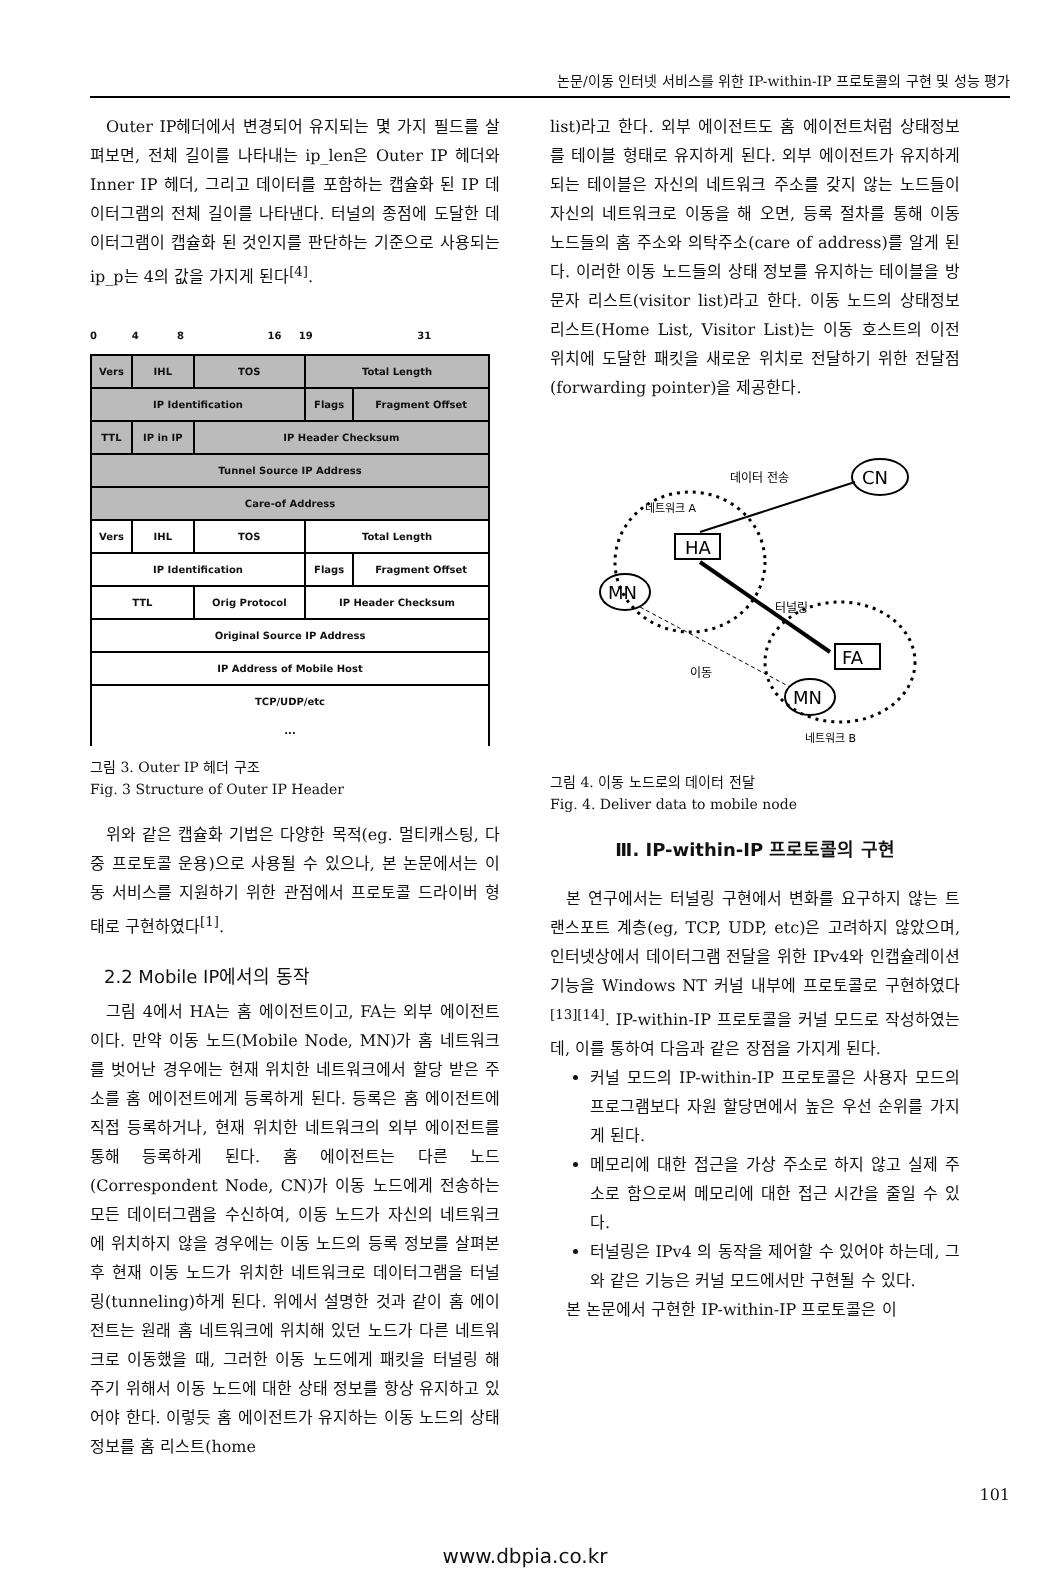논문/이동 인터넷 서비스를 위한 IP-within-IP 프로토콜의 구현 및 성능 평가
Outer IP헤더에서 변경되어 유지되는 몇 가지 필드를 살펴보면, 전체 길이를 나타내는 ip_len은 Outer IP 헤더와 Inner IP 헤더, 그리고 데이터를 포함하는 캡슐화 된 IP 데이터그램의 전체 길이를 나타낸다. 터널의 종점에 도달한 데이터그램이 캡슐화 된 것인지를 판단하는 기준으로 사용되는 ip_p는 4의 값을 가지게 된다<sup>[4]</sup>.
0 4 8 16 19 31
| Vers | IHL | TOS | Total Length | |
| IP Identification | | | Flags | Fragment Offset |
| TTL | IP in IP | IP Header Checksum | | |
| Tunnel Source IP Address | | | | |
| Care-of Address | | | | |
| Vers | IHL | TOS | Total Length | |
| IP Identification | | | Flags | Fragment Offset |
| TTL | | Orig Protocol | IP Header Checksum | |
| Original Source IP Address | | | | |
| IP Address of Mobile Host | | | | |
| TCP/UDP/etc ... | | | | |
그림 3. Outer IP 헤더 구조
Fig. 3 Structure of Outer IP Header
위와 같은 캡슐화 기법은 다양한 목적(eg. 멀티캐스팅, 다중 프로토콜 운용)으로 사용될 수 있으나, 본 논문에서는 이동 서비스를 지원하기 위한 관점에서 프로토콜 드라이버 형태로 구현하였다<sup>[1]</sup>.
2.2 Mobile IP에서의 동작
그림 4에서 HA는 홈 에이전트이고, FA는 외부 에이전트이다. 만약 이동 노드(Mobile Node, MN)가 홈 네트워크를 벗어난 경우에는 현재 위치한 네트워크에서 할당 받은 주소를 홈 에이전트에게 등록하게 된다. 등록은 홈 에이전트에 직접 등록하거나, 현재 위치한 네트워크의 외부 에이전트를 통해 등록하게 된다. 홈 에이전트는 다른 노드(Correspondent Node, CN)가 이동 노드에게 전송하는 모든 데이터그램을 수신하여, 이동 노드가 자신의 네트워크에 위치하지 않을 경우에는 이동 노드의 등록 정보를 살펴본 후 현재 이동 노드가 위치한 네트워크로 데이터그램을 터널링(tunneling)하게 된다. 위에서 설명한 것과 같이 홈 에이전트는 원래 홈 네트워크에 위치해 있던 노드가 다른 네트워크로 이동했을 때, 그러한 이동 노드에게 패킷을 터널링 해 주기 위해서 이동 노드에 대한 상태 정보를 항상 유지하고 있어야 한다. 이렇듯 홈 에이전트가 유지하는 이동 노드의 상태 정보를 홈 리스트(home
list)라고 한다. 외부 에이전트도 홈 에이전트처럼 상태정보를 테이블 형태로 유지하게 된다. 외부 에이전트가 유지하게 되는 테이블은 자신의 네트워크 주소를 갖지 않는 노드들이 자신의 네트워크로 이동을 해 오면, 등록 절차를 통해 이동 노드들의 홈 주소와 의탁주소(care of address)를 알게 된다. 이러한 이동 노드들의 상태 정보를 유지하는 테이블을 방문자 리스트(visitor list)라고 한다. 이동 노드의 상태정보 리스트(Home List, Visitor List)는 이동 호스트의 이전 위치에 도달한 패킷을 새로운 위치로 전달하기 위한 전달점(forwarding pointer)을 제공한다.
데이터 전송
CN
네트워크 A
HA
MN
터널링
FA
이동
MN
네트워크 B
그림 4. 이동 노드로의 데이터 전달
Fig. 4. Deliver data to mobile node
Ⅲ. IP-within-IP 프로토콜의 구현
본 연구에서는 터널링 구현에서 변화를 요구하지 않는 트랜스포트 계층(eg, TCP, UDP, etc)은 고려하지 않았으며, 인터넷상에서 데이터그램 전달을 위한 IPv4와 인캡슐레이션 기능을 Windows NT 커널 내부에 프로토콜로 구현하였다<sup>[13][14]</sup>. IP-within-IP 프로토콜을 커널 모드로 작성하였는데, 이를 통하여 다음과 같은 장점을 가지게 된다.
커널 모드의 IP-within-IP 프로토콜은 사용자 모드의 프로그램보다 자원 할당면에서 높은 우선 순위를 가지게 된다.
메모리에 대한 접근을 가상 주소로 하지 않고 실제 주소로 함으로써 메모리에 대한 접근 시간을 줄일 수 있다.
터널링은 IPv4 의 동작을 제어할 수 있어야 하는데, 그와 같은 기능은 커널 모드에서만 구현될 수 있다.
본 논문에서 구현한 IP-within-IP 프로토콜은 이
101
www.dbpia.co.kr